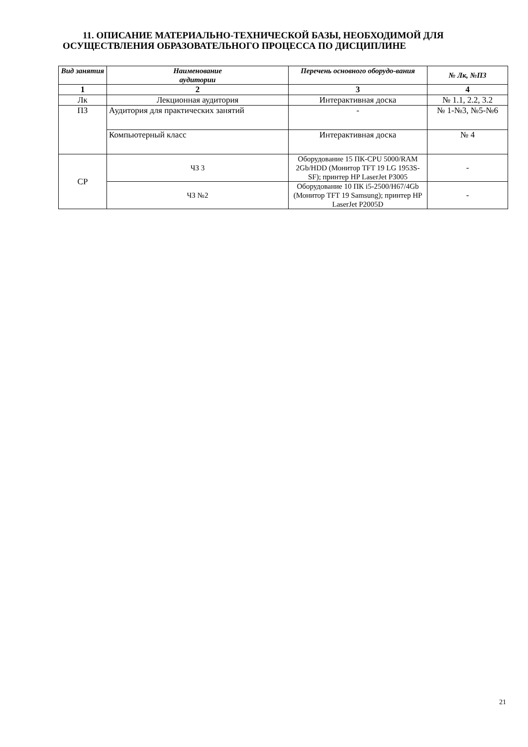11. ОПИСАНИЕ МАТЕРИАЛЬНО-ТЕХНИЧЕСКОЙ БАЗЫ, НЕОБХОДИМОЙ ДЛЯ
ОСУЩЕСТВЛЕНИЯ ОБРАЗОВАТЕЛЬНОГО ПРОЦЕССА ПО ДИСЦИПЛИНЕ
| Вид занятия | Наименование аудитории | Перечень основного оборудо-вания | № Лк, №ПЗ |
| --- | --- | --- | --- |
| 1 | 2 | 3 | 4 |
| Лк | Лекционная аудитория | Интерактивная доска | № 1.1, 2.2, 3.2 |
| ПЗ | Аудитория для практических занятий | - | № 1-№3, №5-№6 |
| | Компьютерный класс | Интерактивная доска | № 4 |
| СР | ЧЗ 3 | Оборудование 15 ПК-CPU 5000/RAM 2Gb/HDD (Монитор TFT 19 LG 1953S-SF); принтер HP LaserJet P3005 | - |
| | ЧЗ №2 | Оборудование 10 ПК i5-2500/H67/4Gb (Монитор TFT 19 Samsung); принтер HP LaserJet P2005D | - |
21